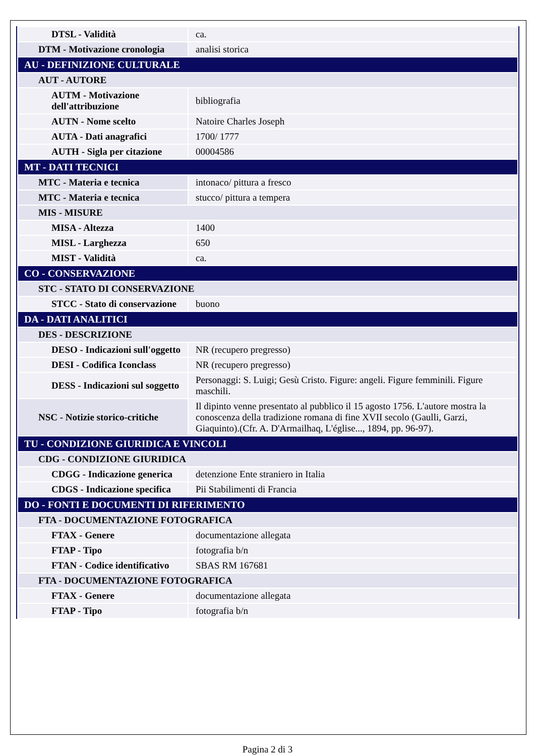| DTSL - Validità | ca. |
| DTM - Motivazione cronologia | analisi storica |
| AU - DEFINIZIONE CULTURALE | |
| AUT - AUTORE | |
| AUTM - Motivazione dell'attribuzione | bibliografia |
| AUTN - Nome scelto | Natoire Charles Joseph |
| AUTA - Dati anagrafici | 1700/ 1777 |
| AUTH - Sigla per citazione | 00004586 |
| MT - DATI TECNICI | |
| MTC - Materia e tecnica | intonaco/ pittura a fresco |
| MTC - Materia e tecnica | stucco/ pittura a tempera |
| MIS - MISURE | |
| MISA - Altezza | 1400 |
| MISL - Larghezza | 650 |
| MIST - Validità | ca. |
| CO - CONSERVAZIONE | |
| STC - STATO DI CONSERVAZIONE | |
| STCC - Stato di conservazione | buono |
| DA - DATI ANALITICI | |
| DES - DESCRIZIONE | |
| DESO - Indicazioni sull'oggetto | NR (recupero pregresso) |
| DESI - Codifica Iconclass | NR (recupero pregresso) |
| DESS - Indicazioni sul soggetto | Personaggi: S. Luigi; Gesù Cristo. Figure: angeli. Figure femminili. Figure maschili. |
| NSC - Notizie storico-critiche | Il dipinto venne presentato al pubblico il 15 agosto 1756. L'autore mostra la conoscenza della tradizione romana di fine XVII secolo (Gaulli, Garzi, Giaquinto).(Cfr. A. D'Armailhaq, L'église..., 1894, pp. 96-97). |
| TU - CONDIZIONE GIURIDICA E VINCOLI | |
| CDG - CONDIZIONE GIURIDICA | |
| CDGG - Indicazione generica | detenzione Ente straniero in Italia |
| CDGS - Indicazione specifica | Pii Stabilimenti di Francia |
| DO - FONTI E DOCUMENTI DI RIFERIMENTO | |
| FTA - DOCUMENTAZIONE FOTOGRAFICA | |
| FTAX - Genere | documentazione allegata |
| FTAP - Tipo | fotografia b/n |
| FTAN - Codice identificativo | SBAS RM 167681 |
| FTA - DOCUMENTAZIONE FOTOGRAFICA | |
| FTAX - Genere | documentazione allegata |
| FTAP - Tipo | fotografia b/n |
Pagina 2 di 3